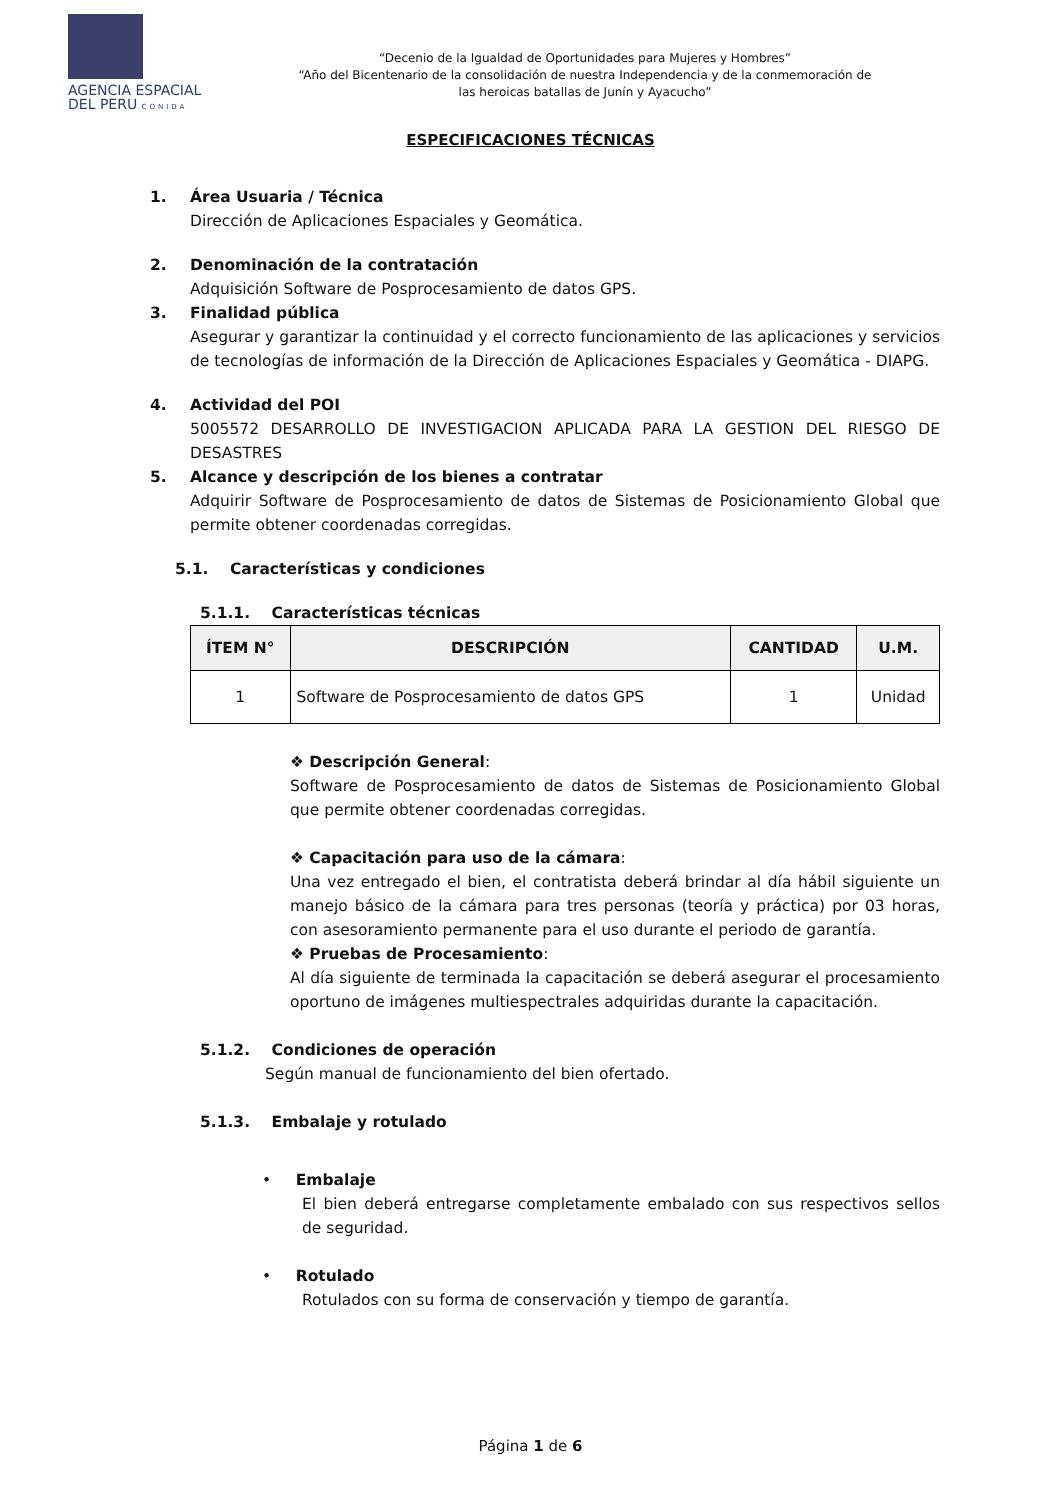AGENCIA ESPACIAL
DEL PERU CONIDA
“Decenio de la Igualdad de Oportunidades para Mujeres y Hombres”
“Año del Bicentenario de la consolidación de nuestra Independencia y de la conmemoración de las heroicas batallas de Junín y Ayacucho”
ESPECIFICACIONES TÉCNICAS
1. Área Usuaria / Técnica
Dirección de Aplicaciones Espaciales y Geomática.
2. Denominación de la contratación
Adquisición Software de Posprocesamiento de datos GPS.
3. Finalidad pública
Asegurar y garantizar la continuidad y el correcto funcionamiento de las aplicaciones y servicios de tecnologías de información de la Dirección de Aplicaciones Espaciales y Geomática - DIAPG.
4. Actividad del POI
5005572 DESARROLLO DE INVESTIGACION APLICADA PARA LA GESTION DEL RIESGO DE DESASTRES
5. Alcance y descripción de los bienes a contratar
Adquirir Software de Posprocesamiento de datos de Sistemas de Posicionamiento Global que permite obtener coordenadas corregidas.
5.1. Características y condiciones
5.1.1. Características técnicas
| ÍTEM N° | DESCRIPCIÓN | CANTIDAD | U.M. |
| --- | --- | --- | --- |
| 1 | Software de Posprocesamiento de datos GPS | 1 | Unidad |
❖ Descripción General:
Software de Posprocesamiento de datos de Sistemas de Posicionamiento Global que permite obtener coordenadas corregidas.
❖ Capacitación para uso de la cámara:
Una vez entregado el bien, el contratista deberá brindar al día hábil siguiente un manejo básico de la cámara para tres personas (teoría y práctica) por 03 horas, con asesoramiento permanente para el uso durante el periodo de garantía.
❖ Pruebas de Procesamiento:
Al día siguiente de terminada la capacitación se deberá asegurar el procesamiento oportuno de imágenes multiespectrales adquiridas durante la capacitación.
5.1.2. Condiciones de operación
Según manual de funcionamiento del bien ofertado.
5.1.3. Embalaje y rotulado
• Embalaje
El bien deberá entregarse completamente embalado con sus respectivos sellos de seguridad.
• Rotulado
Rotulados con su forma de conservación y tiempo de garantía.
Página 1 de 6